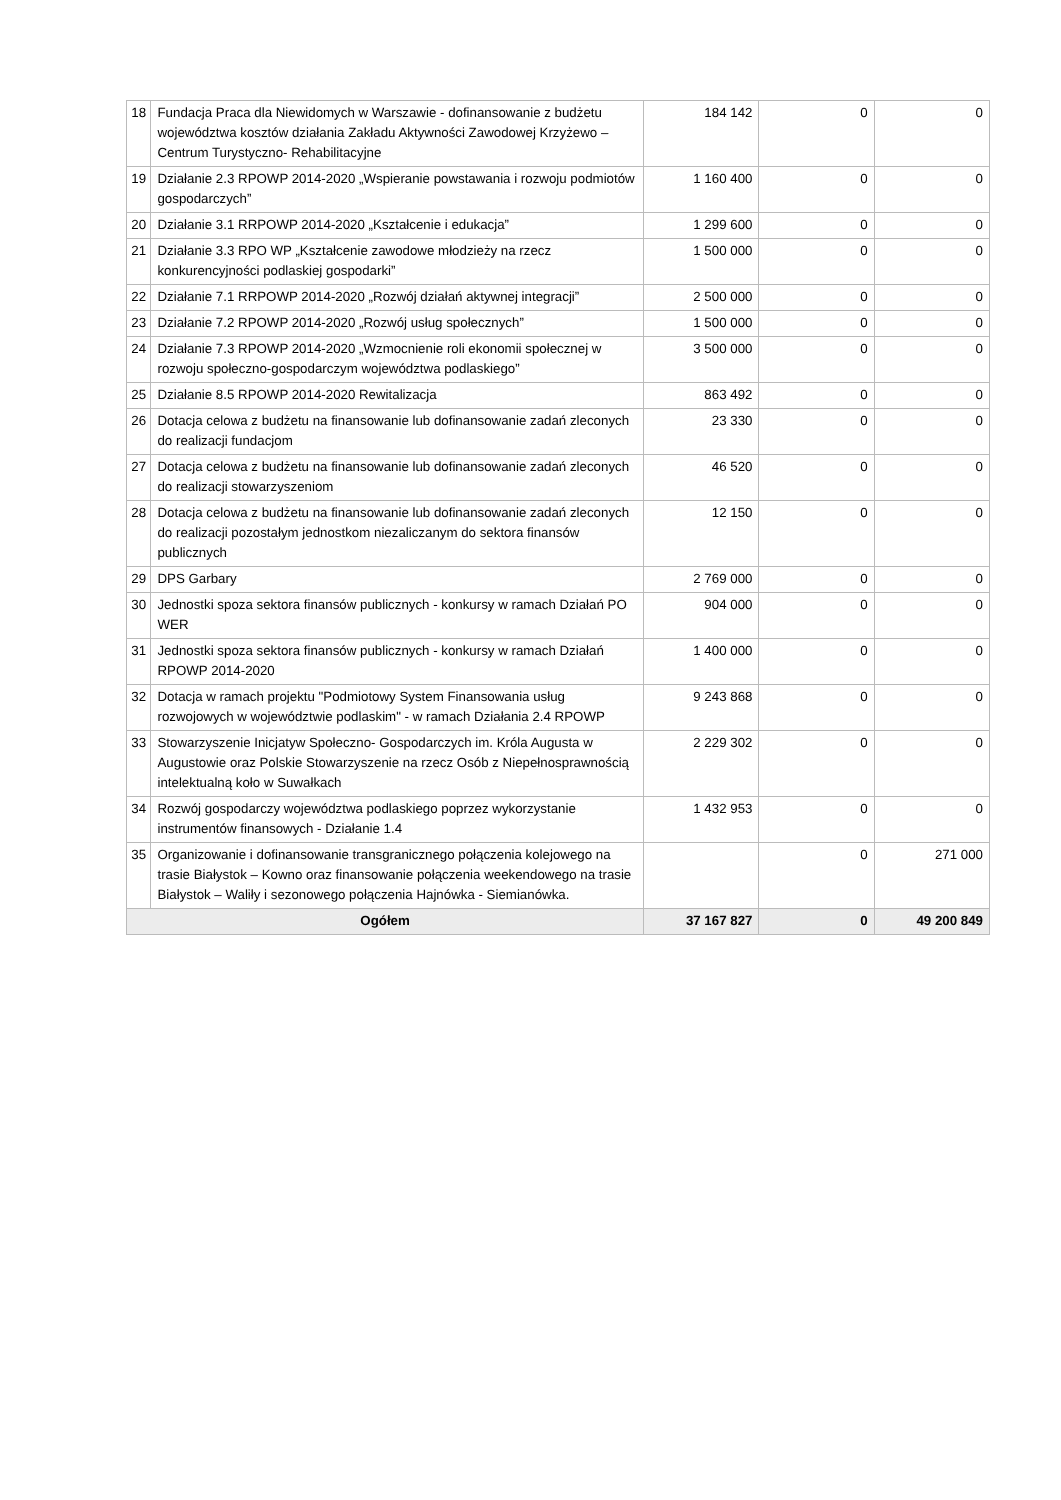| 18 | Fundacja Praca dla Niewidomych w Warszawie - dofinansowanie z budżetu województwa kosztów działania Zakładu Aktywności Zawodowej Krzyżewo – Centrum Turystyczno- Rehabilitacyjne | 184 142 | 0 | 0 |
| 19 | Działanie 2.3 RPOWP 2014-2020 „Wspieranie powstawania i rozwoju podmiotów gospodarczych” | 1 160 400 | 0 | 0 |
| 20 | Działanie 3.1 RRPOWP 2014-2020 „Kształcenie i edukacja” | 1 299 600 | 0 | 0 |
| 21 | Działanie 3.3 RPO WP „Kształcenie zawodowe młodzieży na rzecz konkurencyjności podlaskiej gospodarki” | 1 500 000 | 0 | 0 |
| 22 | Działanie 7.1 RRPOWP 2014-2020 „Rozwój działań aktywnej integracji” | 2 500 000 | 0 | 0 |
| 23 | Działanie 7.2 RPOWP 2014-2020 „Rozwój usług społecznych” | 1 500 000 | 0 | 0 |
| 24 | Działanie 7.3 RPOWP 2014-2020 „Wzmocnienie roli ekonomii społecznej w rozwoju społeczno-gospodarczym województwa podlaskiego” | 3 500 000 | 0 | 0 |
| 25 | Działanie 8.5 RPOWP 2014-2020 Rewitalizacja | 863 492 | 0 | 0 |
| 26 | Dotacja celowa z budżetu na finansowanie lub dofinansowanie zadań zleconych do realizacji fundacjom | 23 330 | 0 | 0 |
| 27 | Dotacja celowa z budżetu na finansowanie lub dofinansowanie zadań zleconych do realizacji stowarzyszeniom | 46 520 | 0 | 0 |
| 28 | Dotacja celowa z budżetu na finansowanie lub dofinansowanie zadań zleconych do realizacji pozostałym jednostkom niezaliczanym do sektora finansów publicznych | 12 150 | 0 | 0 |
| 29 | DPS Garbary | 2 769 000 | 0 | 0 |
| 30 | Jednostki spoza sektora finansów publicznych - konkursy w ramach Działań PO WER | 904 000 | 0 | 0 |
| 31 | Jednostki spoza sektora finansów publicznych - konkursy w ramach Działań RPOWP 2014-2020 | 1 400 000 | 0 | 0 |
| 32 | Dotacja w ramach projektu "Podmiotowy System Finansowania usług rozwojowych w województwie podlaskim" - w ramach Działania 2.4 RPOWP | 9 243 868 | 0 | 0 |
| 33 | Stowarzyszenie Inicjatyw Społeczno- Gospodarczych im. Króla Augusta w Augustowie oraz Polskie Stowarzyszenie na rzecz Osób z Niepełnosprawnością intelektualną koło w Suwałkach | 2 229 302 | 0 | 0 |
| 34 | Rozwój gospodarczy województwa podlaskiego poprzez wykorzystanie instrumentów finansowych - Działanie 1.4 | 1 432 953 | 0 | 0 |
| 35 | Organizowanie i dofinansowanie transgranicznego połączenia kolejowego na trasie Białystok – Kowno oraz finansowanie połączenia weekendowego na trasie Białystok – Waliły i sezonowego połączenia Hajnówka - Siemianówka. | | 0 | 271 000 |
| Ogółem | | 37 167 827 | 0 | 49 200 849 |